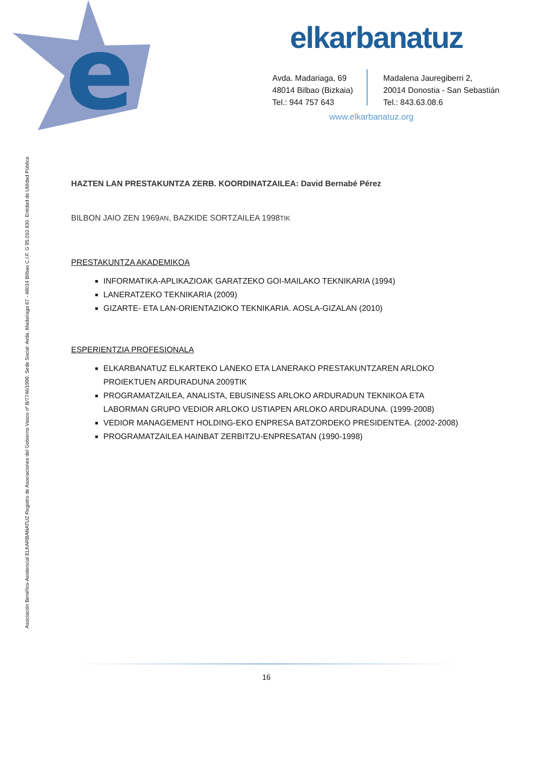e
elkarbanatuz
Avda. Madariaga, 69
48014 Bilbao (Bizkaia)
Tel.: 944 757 643
Madalena Jauregiberri 2,
20014 Donostia - San Sebastián
Tel.: 843.63.08.6
www.elkarbanatuz.org
Asociación Benéfico-Asistencial ELKARBANATUZ Registro de Asociaciones del Gobierno Vasco nº B/7746/1999. Sede Social: Avda. Madariaga 67 - 48014 Bilbao C.I.F. G 95.010.930. Entidad de Utilidad Pública
HAZTEN LAN PRESTAKUNTZA ZERB. KOORDINATZAILEA: David Bernabé Pérez
BILBON JAIO ZEN 1969AN, BAZKIDE SORTZAILEA 1998TIK
PRESTAKUNTZA AKADEMIKOA
INFORMATIKA-APLIKAZIOAK GARATZEKO GOI-MAILAKO TEKNIKARIA (1994)
LANERATZEKO TEKNIKARIA (2009)
GIZARTE- ETA LAN-ORIENTAZIOKO TEKNIKARIA. AOSLA-GIZALAN (2010)
ESPERIENTZIA PROFESIONALA
ELKARBANATUZ ELKARTEKO LANEKO ETA LANERAKO PRESTAKUNTZAREN ARLOKO PROIEKTUEN ARDURADUNA 2009TIK
PROGRAMATZAILEA, ANALISTA, EBUSINESS ARLOKO ARDURADUN TEKNIKOA ETA LABORMAN GRUPO VEDIOR ARLOKO USTIAPEN ARLOKO ARDURADUNA. (1999-2008)
VEDIOR MANAGEMENT HOLDING-EKO ENPRESA BATZORDEKO PRESIDENTEA. (2002-2008)
PROGRAMATZAILEA HAINBAT ZERBITZU-ENPRESATAN (1990-1998)
16